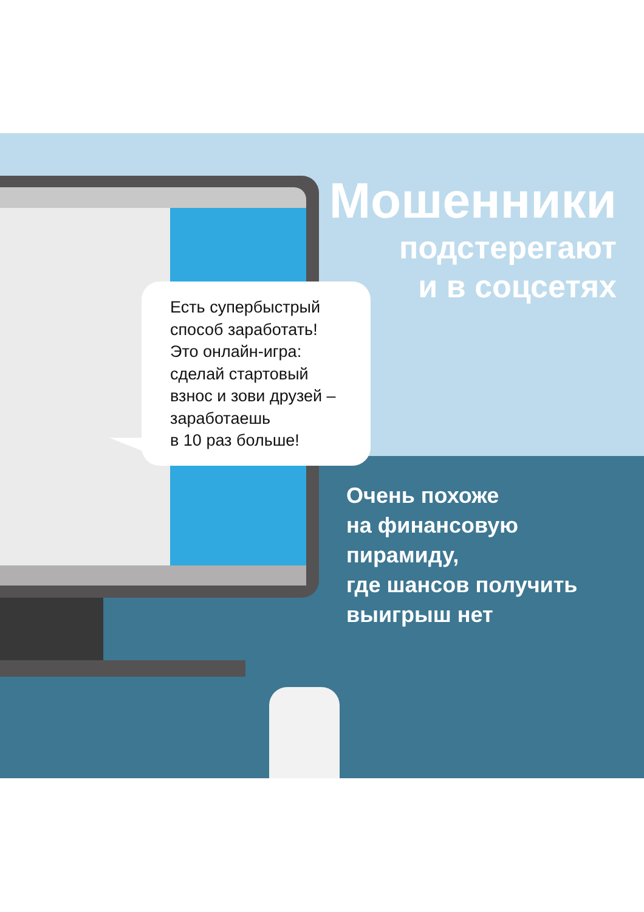Мошенники
подстерегают
и в соцсетях
Есть супербыстрый
способ заработать!
Это онлайн-игра:
сделай стартовый
взнос и зови друзей –
заработаешь
в 10 раз больше!
Очень похоже
на финансовую
пирамиду,
где шансов получить
выигрыш нет